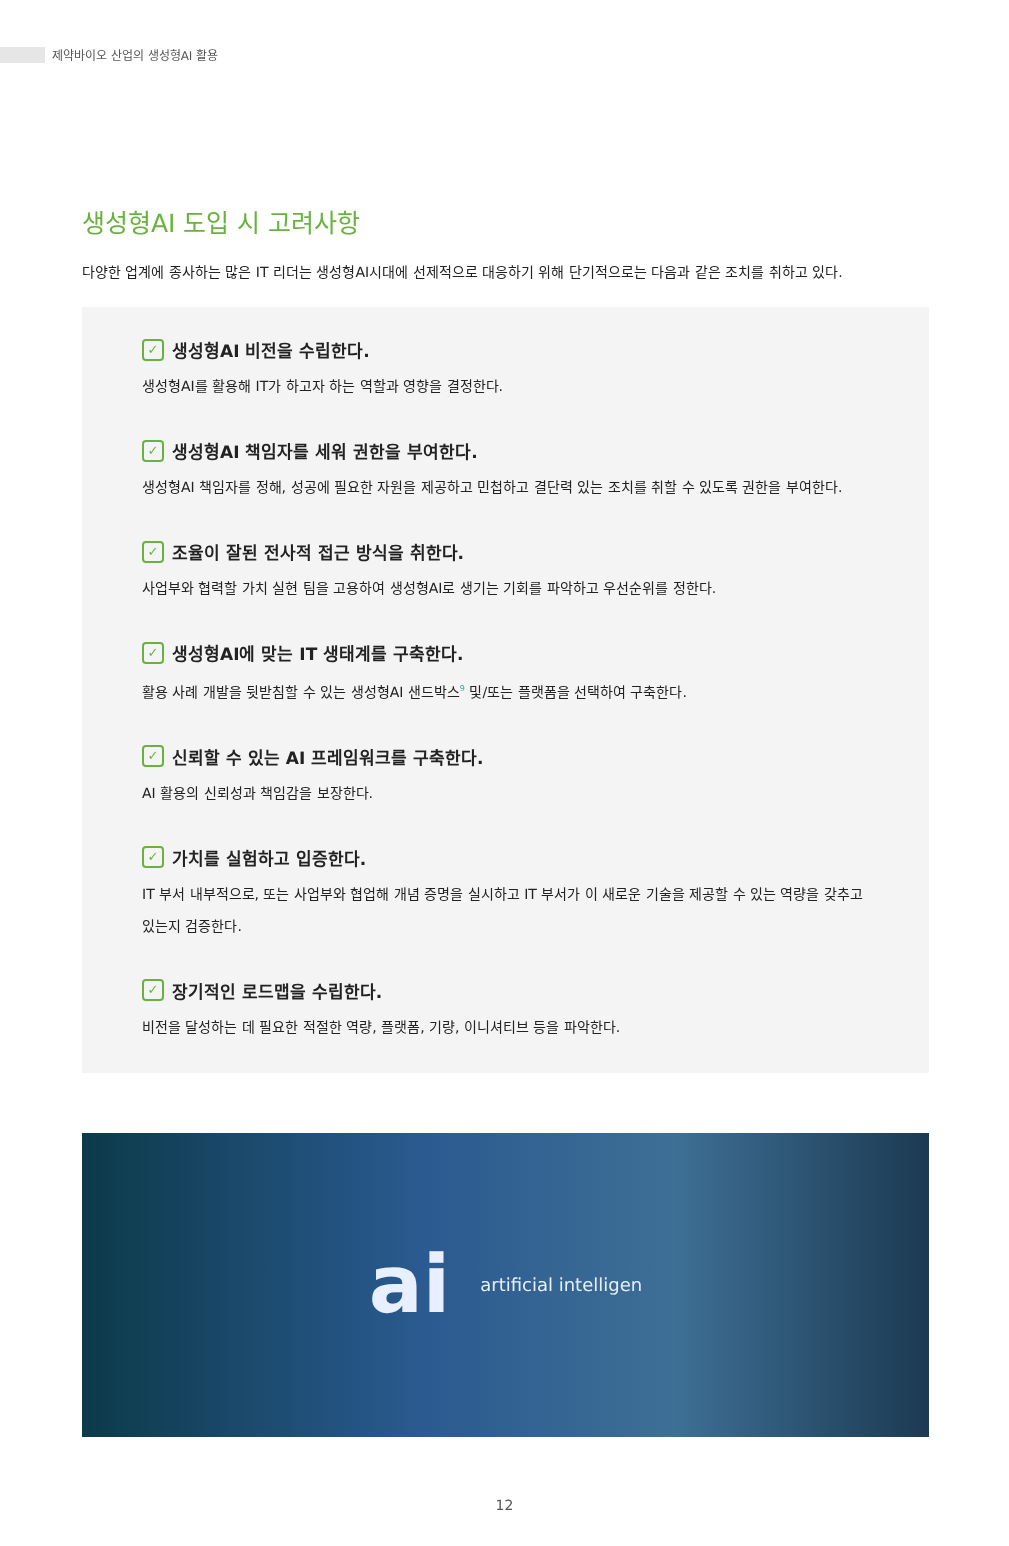제약바이오 산업의 생성형AI 활용
생성형AI 도입 시 고려사항
다양한 업계에 종사하는 많은 IT 리더는 생성형AI시대에 선제적으로 대응하기 위해 단기적으로는 다음과 같은 조치를 취하고 있다.
✓ 생성형AI 비전을 수립한다.
생성형AI를 활용해 IT가 하고자 하는 역할과 영향을 결정한다.
✓ 생성형AI 책임자를 세워 권한을 부여한다.
생성형AI 책임자를 정해, 성공에 필요한 자원을 제공하고 민첩하고 결단력 있는 조치를 취할 수 있도록 권한을 부여한다.
✓ 조율이 잘된 전사적 접근 방식을 취한다.
사업부와 협력할 가치 실현 팀을 고용하여 생성형AI로 생기는 기회를 파악하고 우선순위를 정한다.
✓ 생성형AI에 맞는 IT 생태계를 구축한다.
활용 사례 개발을 뒷받침할 수 있는 생성형AI 샌드박스<sup>9</sup> 및/또는 플랫폼을 선택하여 구축한다.
✓ 신뢰할 수 있는 AI 프레임워크를 구축한다.
AI 활용의 신뢰성과 책임감을 보장한다.
✓ 가치를 실험하고 입증한다.
IT 부서 내부적으로, 또는 사업부와 협업해 개념 증명을 실시하고 IT 부서가 이 새로운 기술을 제공할 수 있는 역량을 갖추고 있는지 검증한다.
✓ 장기적인 로드맵을 수립한다.
비전을 달성하는 데 필요한 적절한 역량, 플랫폼, 기량, 이니셔티브 등을 파악한다.
ai artificial intelligen
12